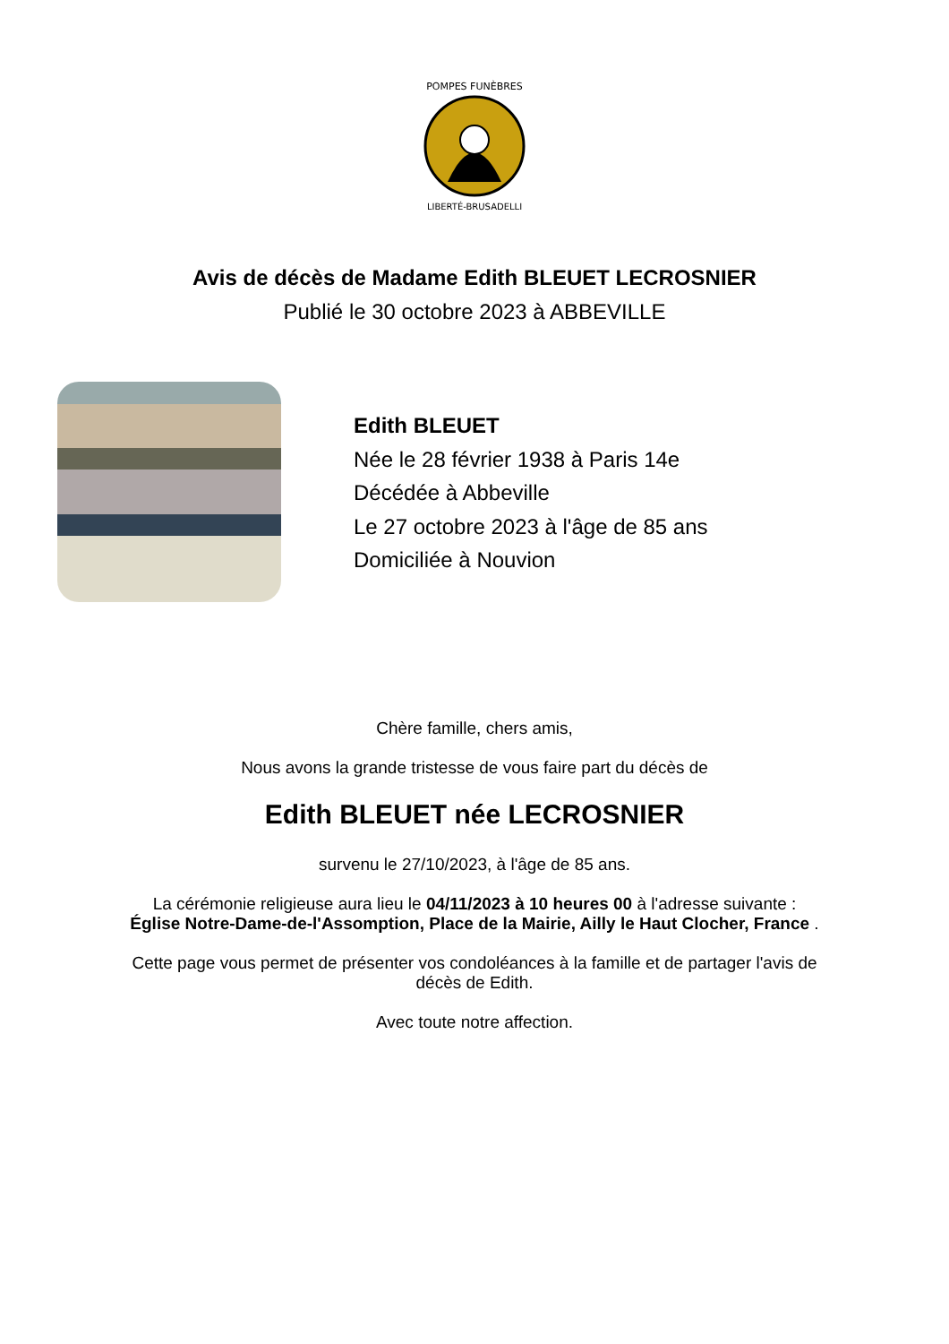POMPES FUNÈBRES
LIBERTÉ-BRUSADELLI
Avis de décès de Madame Edith BLEUET LECROSNIER
Publié le 30 octobre 2023 à ABBEVILLE
Edith BLEUET
Née le 28 février 1938 à Paris 14e
Décédée à Abbeville
Le 27 octobre 2023 à l'âge de 85 ans
Domiciliée à Nouvion
Chère famille, chers amis,
Nous avons la grande tristesse de vous faire part du décès de
Edith BLEUET née LECROSNIER
survenu le 27/10/2023, à l'âge de 85 ans.
La cérémonie religieuse aura lieu le 04/11/2023 à 10 heures 00 à l'adresse suivante :
Église Notre-Dame-de-l'Assomption, Place de la Mairie, Ailly le Haut Clocher, France .
Cette page vous permet de présenter vos condoléances à la famille et de partager l'avis de
décès de Edith.
Avec toute notre affection.